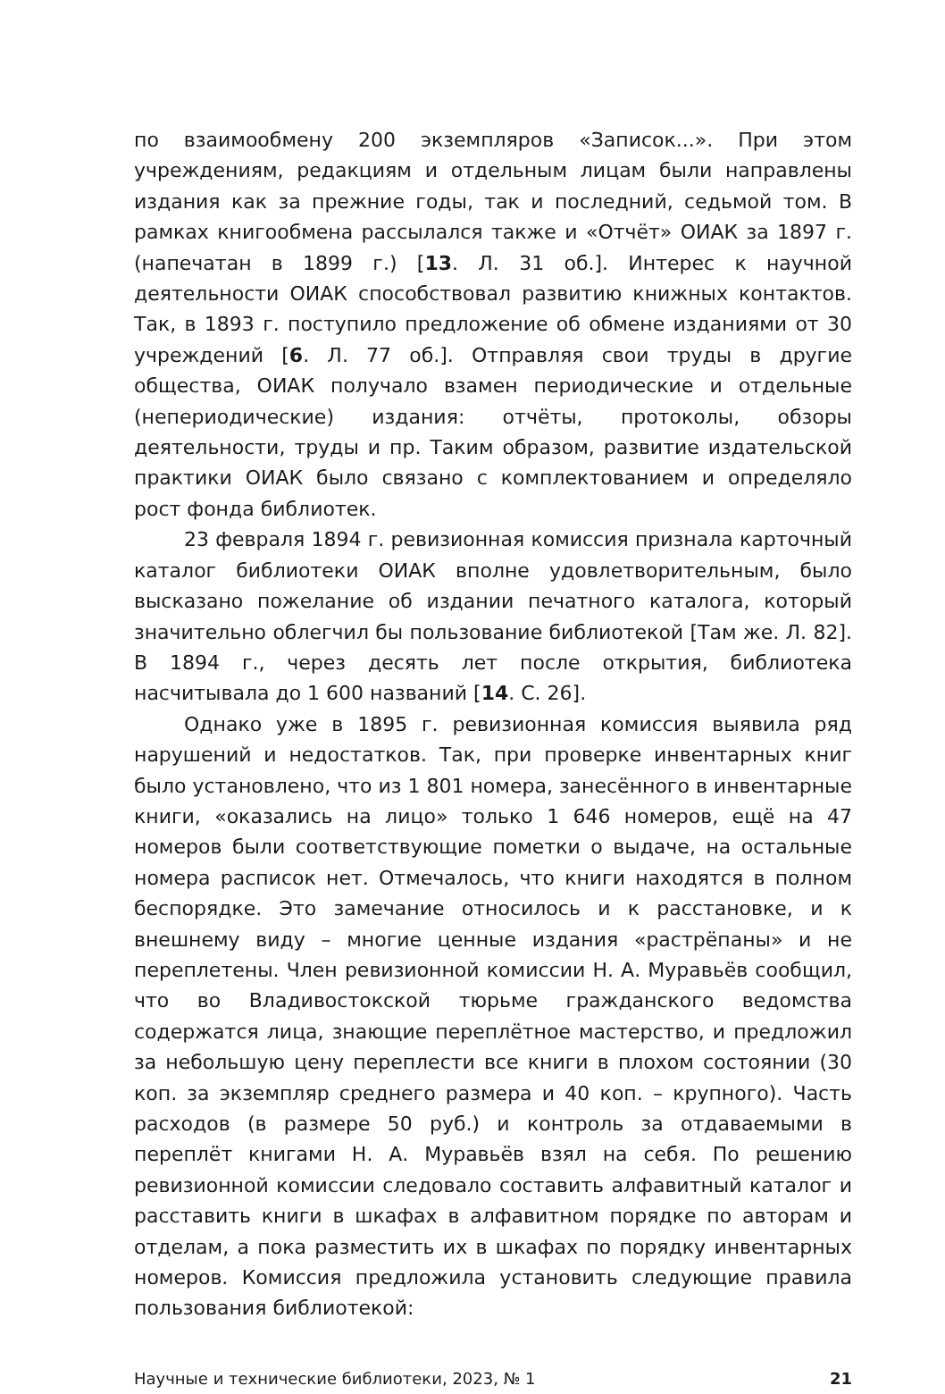по взаимообмену 200 экземпляров «Записок...». При этом учреждениям, редакциям и отдельным лицам были направлены издания как за прежние годы, так и последний, седьмой том. В рамках книгообмена рассылался также и «Отчёт» ОИАК за 1897 г. (напечатан в 1899 г.) [13. Л. 31 об.]. Интерес к научной деятельности ОИАК способствовал развитию книжных контактов. Так, в 1893 г. поступило предложение об обмене изданиями от 30 учреждений [6. Л. 77 об.]. Отправляя свои труды в другие общества, ОИАК получало взамен периодические и отдельные (непериодические) издания: отчёты, протоколы, обзоры деятельности, труды и пр. Таким образом, развитие издательской практики ОИАК было связано с комплектованием и определяло рост фонда библиотек.
23 февраля 1894 г. ревизионная комиссия признала карточный каталог библиотеки ОИАК вполне удовлетворительным, было высказано пожелание об издании печатного каталога, который значительно облегчил бы пользование библиотекой [Там же. Л. 82]. В 1894 г., через десять лет после открытия, библиотека насчитывала до 1 600 названий [14. С. 26].
Однако уже в 1895 г. ревизионная комиссия выявила ряд нарушений и недостатков. Так, при проверке инвентарных книг было установлено, что из 1 801 номера, занесённого в инвентарные книги, «оказались на лицо» только 1 646 номеров, ещё на 47 номеров были соответствующие пометки о выдаче, на остальные номера расписок нет. Отмечалось, что книги находятся в полном беспорядке. Это замечание относилось и к расстановке, и к внешнему виду – многие ценные издания «растрёпаны» и не переплетены. Член ревизионной комиссии Н. А. Муравьёв сообщил, что во Владивостокской тюрьме гражданского ведомства содержатся лица, знающие переплётное мастерство, и предложил за небольшую цену переплести все книги в плохом состоянии (30 коп. за экземпляр среднего размера и 40 коп. – крупного). Часть расходов (в размере 50 руб.) и контроль за отдаваемыми в переплёт книгами Н. А. Муравьёв взял на себя. По решению ревизионной комиссии следовало составить алфавитный каталог и расставить книги в шкафах в алфавитном порядке по авторам и отделам, а пока разместить их в шкафах по порядку инвентарных номеров. Комиссия предложила установить следующие правила пользования библиотекой:
Научные и технические библиотеки, 2023, № 1 21